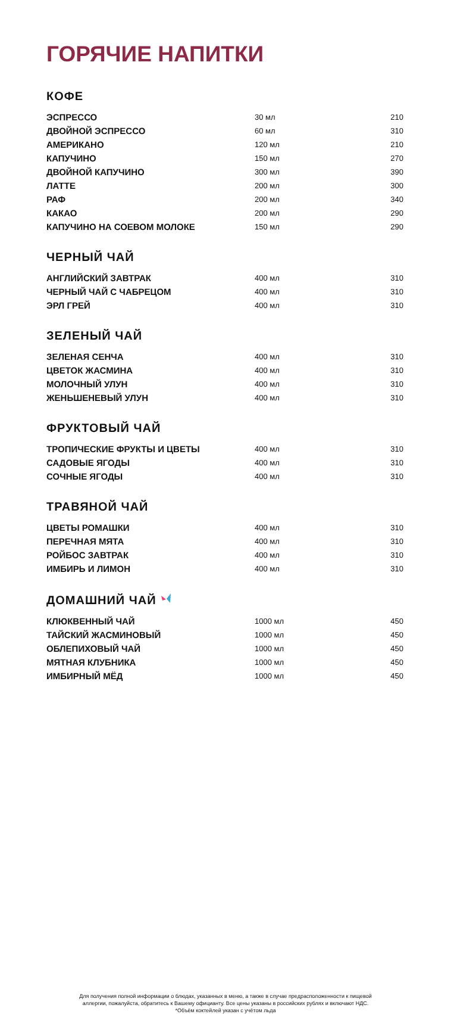ГОРЯЧИЕ НАПИТКИ
КОФЕ
| ЭСПРЕССО | 30 мл | 210 |
| ДВОЙНОЙ ЭСПРЕССО | 60 мл | 310 |
| АМЕРИКАНО | 120 мл | 210 |
| КАПУЧИНО | 150 мл | 270 |
| ДВОЙНОЙ КАПУЧИНО | 300 мл | 390 |
| ЛАТТЕ | 200 мл | 300 |
| РАФ | 200 мл | 340 |
| КАКАО | 200 мл | 290 |
| КАПУЧИНО НА СОЕВОМ МОЛОКЕ | 150 мл | 290 |
ЧЕРНЫЙ ЧАЙ
| АНГЛИЙСКИЙ ЗАВТРАК | 400 мл | 310 |
| ЧЕРНЫЙ ЧАЙ С ЧАБРЕЦОМ | 400 мл | 310 |
| ЭРЛ ГРЕЙ | 400 мл | 310 |
ЗЕЛЕНЫЙ ЧАЙ
| ЗЕЛЕНАЯ СЕНЧА | 400 мл | 310 |
| ЦВЕТОК ЖАСМИНА | 400 мл | 310 |
| МОЛОЧНЫЙ УЛУН | 400 мл | 310 |
| ЖЕНЬШЕНЕВЫЙ УЛУН | 400 мл | 310 |
ФРУКТОВЫЙ ЧАЙ
| ТРОПИЧЕСКИЕ ФРУКТЫ И ЦВЕТЫ | 400 мл | 310 |
| САДОВЫЕ ЯГОДЫ | 400 мл | 310 |
| СОЧНЫЕ ЯГОДЫ | 400 мл | 310 |
ТРАВЯНОЙ ЧАЙ
| ЦВЕТЫ РОМАШКИ | 400 мл | 310 |
| ПЕРЕЧНАЯ МЯТА | 400 мл | 310 |
| РОЙБОС ЗАВТРАК | 400 мл | 310 |
| ИМБИРЬ И ЛИМОН | 400 мл | 310 |
ДОМАШНИЙ ЧАЙ
| КЛЮКВЕННЫЙ ЧАЙ | 1000 мл | 450 |
| ТАЙСКИЙ ЖАСМИНОВЫЙ | 1000 мл | 450 |
| ОБЛЕПИХОВЫЙ ЧАЙ | 1000 мл | 450 |
| МЯТНАЯ КЛУБНИКА | 1000 мл | 450 |
| ИМБИРНЫЙ МЁД | 1000 мл | 450 |
Для получения полной информации о блюдах, указанных в меню, а также в случае предрасположенности к пищевой
аллергии, пожалуйста, обратитесь к Вашему официанту. Все цены указаны в российских рублях и включают НДС.
*Объём коктейлей указан с учётом льда